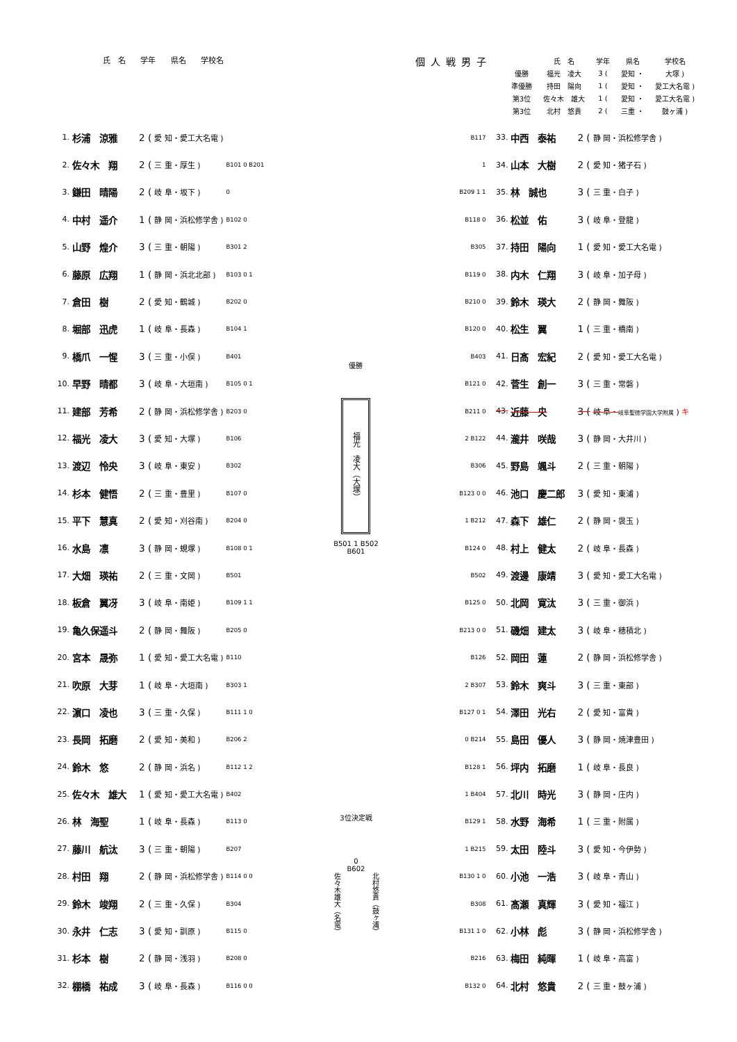氏　名 学年 県名 学校名
個人戦男子
| | 氏 名 | 学年 | 県名 | 学校名 |
| --- | --- | --- | --- | --- |
| 優勝 | 福光 凌大 | 3 ( | 愛知 ・ | 大塚 ) |
| 準優勝 | 持田 陽向 | 1 ( | 愛知 ・ | 愛工大名電 ) |
| 第3位 | 佐々木 雄大 | 1 ( | 愛知 ・ | 愛工大名電 ) |
| 第3位 | 北村 悠貴 | 2 ( | 三重 ・ | 鼓ヶ浦 ) |
| 1. | 杉浦 涼雅 | 2 ( | 愛 知・愛工大名電 ) | |
| 2. | 佐々木 翔 | 2 ( | 三 重・厚生 ) | B101 0 B201 |
| 3. | 鎌田 晴陽 | 2 ( | 岐 阜・坂下 ) | 0 |
| 4. | 中村 遥介 | 1 ( | 静 岡・浜松修学舎 ) | B102 0 |
| 5. | 山野 煌介 | 3 ( | 三 重・朝陽 ) | B301 2 |
| 6. | 藤原 広翔 | 1 ( | 静 岡・浜北北部 ) | B103 0 1 |
| 7. | 倉田 樹 | 2 ( | 愛 知・鶴城 ) | B202 0 |
| 8. | 堀部 迅虎 | 1 ( | 岐 阜・長森 ) | B104 1 |
| 9. | 橋爪 一惺 | 3 ( | 三 重・小俣 ) | B401 |
| 10. | 早野 晴都 | 3 ( | 岐 阜・大垣南 ) | B105 0 1 |
| 11. | 建部 芳希 | 2 ( | 静 岡・浜松修学舎 ) | B203 0 |
| 12. | 福光 凌大 | 3 ( | 愛 知・大塚 ) | B106 |
| 13. | 渡辺 怜央 | 3 ( | 岐 阜・東安 ) | B302 |
| 14. | 杉本 健悟 | 2 ( | 三 重・豊里 ) | B107 0 |
| 15. | 平下 慧真 | 2 ( | 愛 知・刈谷南 ) | B204 0 |
| 16. | 水島 凛 | 3 ( | 静 岡・蜆塚 ) | B108 0 1 |
| 17. | 大畑 瑛祐 | 2 ( | 三 重・文岡 ) | B501 |
| 18. | 板倉 翼冴 | 3 ( | 岐 阜・南姫 ) | B109 1 1 |
| 19. | 亀久保遥斗 | 2 ( | 静 岡・舞阪 ) | B205 0 |
| 20. | 宮本 晟弥 | 1 ( | 愛 知・愛工大名電 ) | B110 |
| 21. | 吹原 大芽 | 1 ( | 岐 阜・大垣南 ) | B303 1 |
| 22. | 濵口 凌也 | 3 ( | 三 重・久保 ) | B111 1 0 |
| 23. | 長岡 拓磨 | 2 ( | 愛 知・美和 ) | B206 2 |
| 24. | 鈴木 悠 | 2 ( | 静 岡・浜名 ) | B112 1 2 |
| 25. | 佐々木 雄大 | 1 ( | 愛 知・愛工大名電 ) | B402 |
| 26. | 林 海聖 | 1 ( | 岐 阜・長森 ) | B113 0 |
| 27. | 藤川 航汰 | 3 ( | 三 重・朝陽 ) | B207 |
| 28. | 村田 翔 | 2 ( | 静 岡・浜松修学舎 ) | B114 0 0 |
| 29. | 鈴木 竣翔 | 2 ( | 三 重・久保 ) | B304 |
| 30. | 永井 仁志 | 3 ( | 愛 知・訓原 ) | B115 0 |
| 31. | 杉本 樹 | 2 ( | 静 岡・浅羽 ) | B208 0 |
| 32. | 棚橋 祐成 | 3 ( | 岐 阜・長森 ) | B116 0 0 |
優勝
福光　凌大（大塚）
B501 1 B502
B601
3位決定戦
0
B602
佐々木雄大（名電） 北村悠貴（鼓ヶ浦）
| B117 | 33. | 中西 泰祐 | 2 ( | 静 岡・浜松修学舎 ) |
| 1 | 34. | 山本 大樹 | 2 ( | 愛 知・猪子石 ) |
| B209 1 1 | 35. | 林 誠也 | 3 ( | 三 重・白子 ) |
| B118 0 | 36. | 松並 佑 | 3 ( | 岐 阜・登龍 ) |
| B305 | 37. | 持田 陽向 | 1 ( | 愛 知・愛工大名電 ) |
| B119 0 | 38. | 内木 仁翔 | 3 ( | 岐 阜・加子母 ) |
| B210 0 | 39. | 鈴木 瑛大 | 2 ( | 静 岡・舞阪 ) |
| B120 0 | 40. | 松生 翼 | 1 ( | 三 重・橋南 ) |
| B403 | 41. | 日髙 宏紀 | 2 ( | 愛 知・愛工大名電 ) |
| B121 0 | 42. | 菅生 創一 | 3 ( | 三 重・常磐 ) |
| B211 0 | 43. | 近藤 央 | 3 ( | 岐 阜・ 岐阜聖徳学園大学附属 ) キ |
| 2 B122 | 44. | 瀧井 咲哉 | 3 ( | 静 岡・大井川 ) |
| B306 | 45. | 野島 颯斗 | 2 ( | 三 重・朝陽 ) |
| B123 0 0 | 46. | 池口 慶二郎 | 3 ( | 愛 知・東浦 ) |
| 1 B212 | 47. | 森下 雄仁 | 2 ( | 静 岡・袰玉 ) |
| B124 0 | 48. | 村上 健太 | 2 ( | 岐 阜・長森 ) |
| B502 | 49. | 渡邊 康靖 | 3 ( | 愛 知・愛工大名電 ) |
| B125 0 | 50. | 北岡 寛汰 | 3 ( | 三 重・御浜 ) |
| B213 0 0 | 51. | 磯畑 建太 | 3 ( | 岐 阜・穂積北 ) |
| B126 | 52. | 岡田 蓮 | 2 ( | 静 岡・浜松修学舎 ) |
| 2 B307 | 53. | 鈴木 爽斗 | 3 ( | 三 重・東部 ) |
| B127 0 1 | 54. | 澤田 光右 | 2 ( | 愛 知・富貴 ) |
| 0 B214 | 55. | 島田 優人 | 3 ( | 静 岡・焼津豊田 ) |
| B128 1 | 56. | 坪内 拓磨 | 1 ( | 岐 阜・長良 ) |
| 1 B404 | 57. | 北川 時光 | 3 ( | 静 岡・庄内 ) |
| B129 1 | 58. | 水野 海希 | 1 ( | 三 重・附属 ) |
| 1 B215 | 59. | 太田 陸斗 | 3 ( | 愛 知・今伊勢 ) |
| B130 1 0 | 60. | 小池 一浩 | 3 ( | 岐 阜・青山 ) |
| B308 | 61. | 髙瀬 真輝 | 3 ( | 愛 知・福江 ) |
| B131 1 0 | 62. | 小林 彪 | 3 ( | 静 岡・浜松修学舎 ) |
| B216 | 63. | 梅田 純暉 | 1 ( | 岐 阜・高富 ) |
| B132 0 | 64. | 北村 悠貴 | 2 ( | 三 重・鼓ヶ浦 ) |